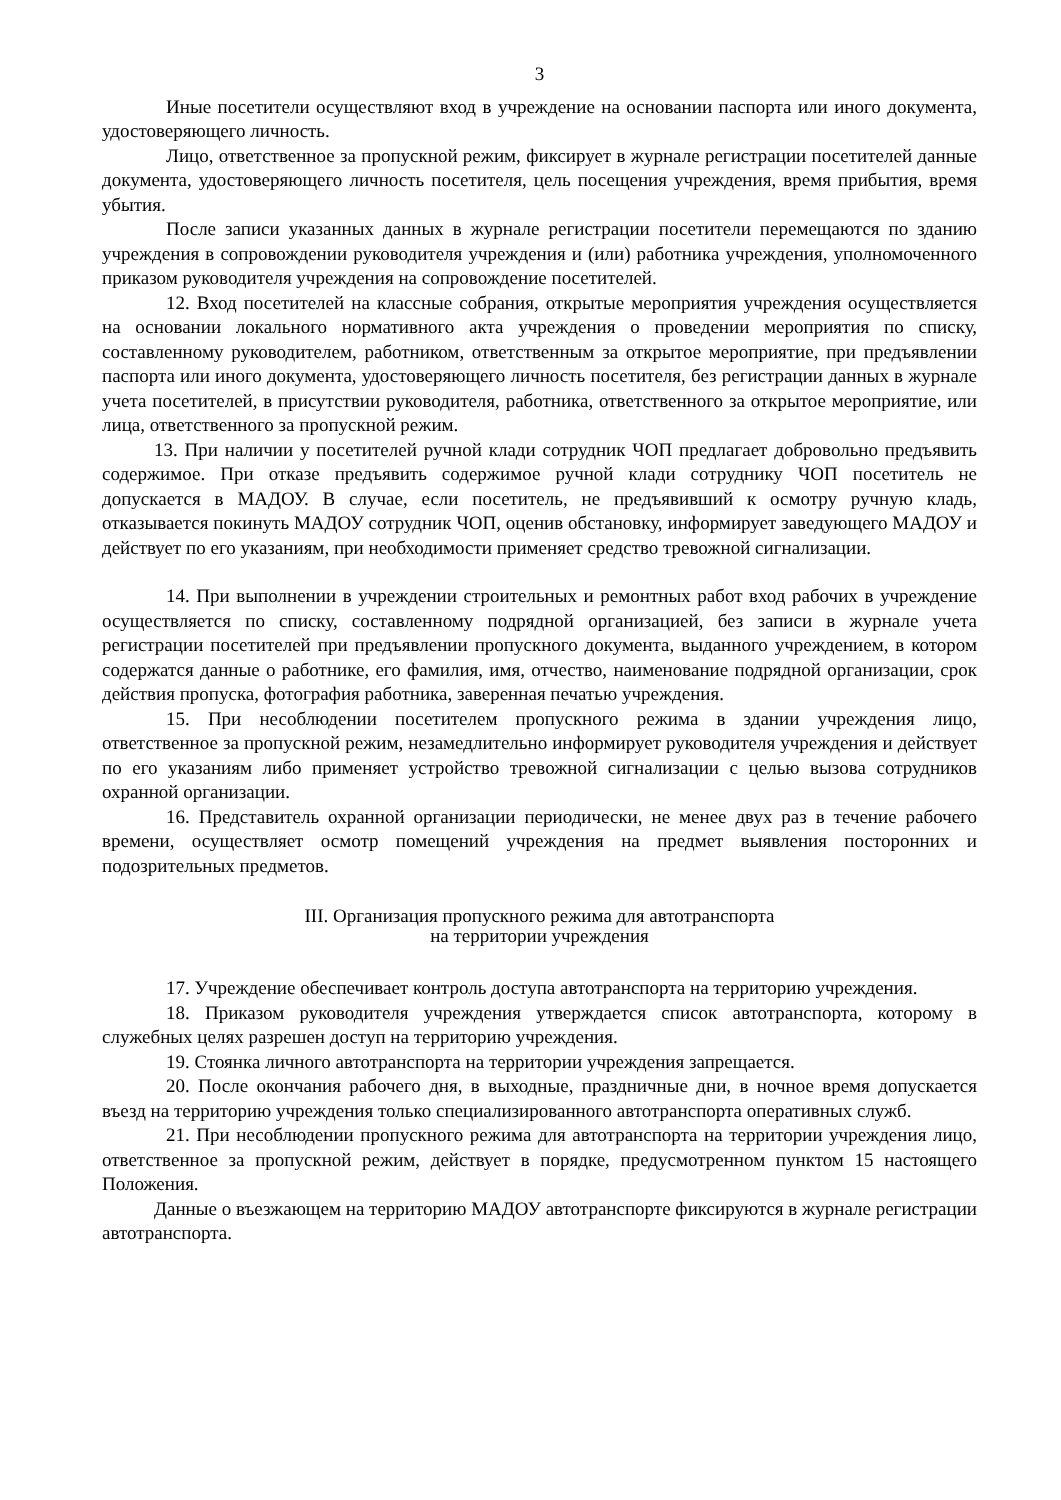3
Иные посетители осуществляют вход в учреждение на основании паспорта или иного документа, удостоверяющего личность.
Лицо, ответственное за пропускной режим, фиксирует в журнале регистрации посетителей данные документа, удостоверяющего личность посетителя, цель посещения учреждения, время прибытия, время убытия.
После записи указанных данных в журнале регистрации посетители перемещаются по зданию учреждения в сопровождении руководителя учреждения и (или) работника учреждения, уполномоченного приказом руководителя учреждения на сопровождение посетителей.
12. Вход посетителей на классные собрания, открытые мероприятия учреждения осуществляется на основании локального нормативного акта учреждения о проведении мероприятия по списку, составленному руководителем, работником, ответственным за открытое мероприятие, при предъявлении паспорта или иного документа, удостоверяющего личность посетителя, без регистрации данных в журнале учета посетителей, в присутствии руководителя, работника, ответственного за открытое мероприятие, или лица, ответственного за пропускной режим.
13. При наличии у посетителей ручной клади сотрудник ЧОП предлагает добровольно предъявить содержимое. При отказе предъявить содержимое ручной клади сотруднику ЧОП посетитель не допускается в МАДОУ. В случае, если посетитель, не предъявивший к осмотру ручную кладь, отказывается покинуть МАДОУ сотрудник ЧОП, оценив обстановку, информирует заведующего МАДОУ и действует по его указаниям, при необходимости применяет средство тревожной сигнализации.
14. При выполнении в учреждении строительных и ремонтных работ вход рабочих в учреждение осуществляется по списку, составленному подрядной организацией, без записи в журнале учета регистрации посетителей при предъявлении пропускного документа, выданного учреждением, в котором содержатся данные о работнике, его фамилия, имя, отчество, наименование подрядной организации, срок действия пропуска, фотография работника, заверенная печатью учреждения.
15. При несоблюдении посетителем пропускного режима в здании учреждения лицо, ответственное за пропускной режим, незамедлительно информирует руководителя учреждения и действует по его указаниям либо применяет устройство тревожной сигнализации с целью вызова сотрудников охранной организации.
16. Представитель охранной организации периодически, не менее двух раз в течение рабочего времени, осуществляет осмотр помещений учреждения на предмет выявления посторонних и подозрительных предметов.
III. Организация пропускного режима для автотранспорта
на территории учреждения
17. Учреждение обеспечивает контроль доступа автотранспорта на территорию учреждения.
18. Приказом руководителя учреждения утверждается список автотранспорта, которому в служебных целях разрешен доступ на территорию учреждения.
19. Стоянка личного автотранспорта на территории учреждения запрещается.
20. После окончания рабочего дня, в выходные, праздничные дни, в ночное время допускается въезд на территорию учреждения только специализированного автотранспорта оперативных служб.
21. При несоблюдении пропускного режима для автотранспорта на территории учреждения лицо, ответственное за пропускной режим, действует в порядке, предусмотренном пунктом 15 настоящего Положения.
Данные о въезжающем на территорию МАДОУ автотранспорте фиксируются в журнале регистрации автотранспорта.